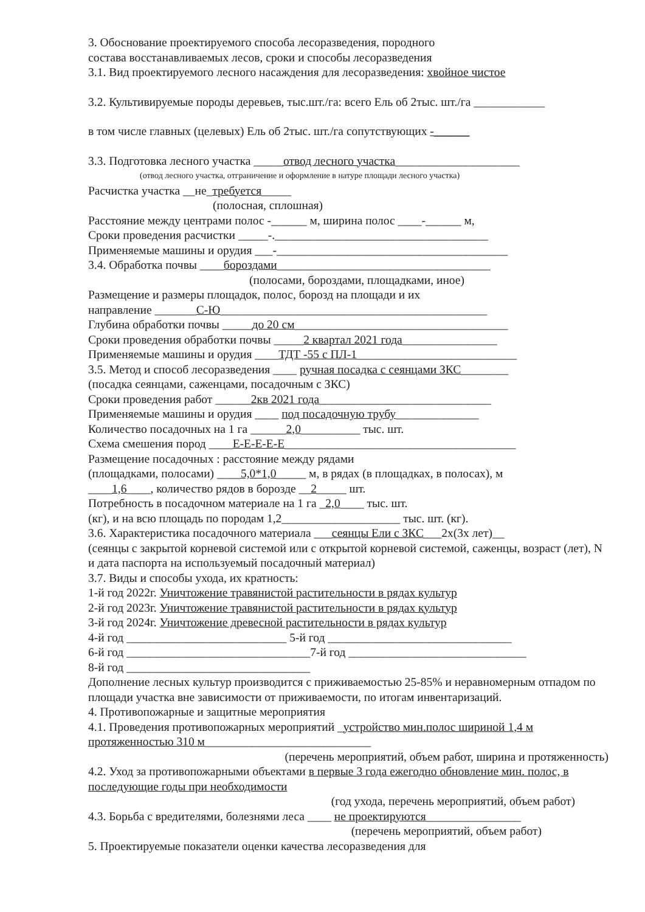3. Обоснование проектируемого способа лесоразведения, породного
состава восстанавливаемых лесов, сроки и способы лесоразведения
3.1. Вид проектируемого лесного насаждения для лесоразведения: хвойное чистое
3.2. Культивируемые породы деревьев, тыс.шт./га: всего Ель об 2тыс. шт./га ____________
в том числе главных (целевых) Ель об 2тыс. шт./га сопутствующих -______
3.3. Подготовка лесного участка _____отвод лесного участка_____________________
(отвод лесного участка, отграничение и оформление в натуре площади лесного участка)
Расчистка участка __не_требуется_____
(полосная, сплошная)
Расстояние между центрами полос -______ м, ширина полос ____-______ м,
Сроки проведения расчистки _____-.____________________________________
Применяемые машины и орудия ___-_______________________________________
3.4. Обработка почвы ____бороздами____________________________________
(полосами, бороздами, площадками, иное)
Размещение и размеры площадок, полос, борозд на площади и их
направление _______С-Ю_____________________________________________
Глубина обработки почвы _____до 20 см____________________________________
Сроки проведения обработки почвы _____2 квартал 2021 года________________
Применяемые машины и орудия ____ТДТ -55 с ПЛ-1___________________________
3.5. Метод и способ лесоразведения ____ ручная посадка с сеянцами ЗКС________
(посадка сеянцами, саженцами, посадочным с ЗКС)
Сроки проведения работ ______2кв 2021 года_____________________________
Применяемые машины и орудия ____ под посадочную трубу______________
Количество посадочных на 1 га ______2,0__________ тыс. шт.
Схема смешения пород ____Е-Е-Е-Е-Е_______________________________________
Размещение посадочных : расстояние между рядами
(площадками, полосами) ____5,0*1,0_____ м, в рядах (в площадках, в полосах), м
____1,6____, количество рядов в борозде __2_____ шт.
Потребность в посадочном материале на 1 га _2,0____ тыс. шт.
(кг), и на всю площадь по породам 1,2____________________ тыс. шт. (кг).
3.6. Характеристика посадочного материала ___сеянцы Ели с ЗКС___2х(3х лет)__
(сеянцы с закрытой корневой системой или с открытой корневой системой, саженцы, возраст (лет), N и дата паспорта на используемый посадочный материал)
3.7. Виды и способы ухода, их кратность:
1-й год 2022г. Уничтожение травянистой растительности в рядах культур
2-й год 2023г. Уничтожение травянистой растительности в рядах культур
3-й год 2024г. Уничтожение древесной растительности в рядах культур
4-й год ___________________________ 5-й год _______________________________
6-й год _______________________________7-й год ______________________________
8-й год _______________________________
Дополнение лесных культур производится с приживаемостью 25-85% и неравномерным отпадом по площади участка вне зависимости от приживаемости, по итогам инвентаризаций.
4. Противопожарные и защитные мероприятия
4.1. Проведения противопожарных мероприятий _устройство мин.полос шириной 1,4 м протяженностью 310 м____________________________
(перечень мероприятий, объем работ, ширина и протяженность)
4.2. Уход за противопожарными объектами в первые 3 года ежегодно обновление мин. полос, в последующие годы при необходимости
(год ухода, перечень мероприятий, объем работ)
4.3. Борьба с вредителями, болезнями леса ____ не проектируются________________
(перечень мероприятий, объем работ)
5. Проектируемые показатели оценки качества лесоразведения для